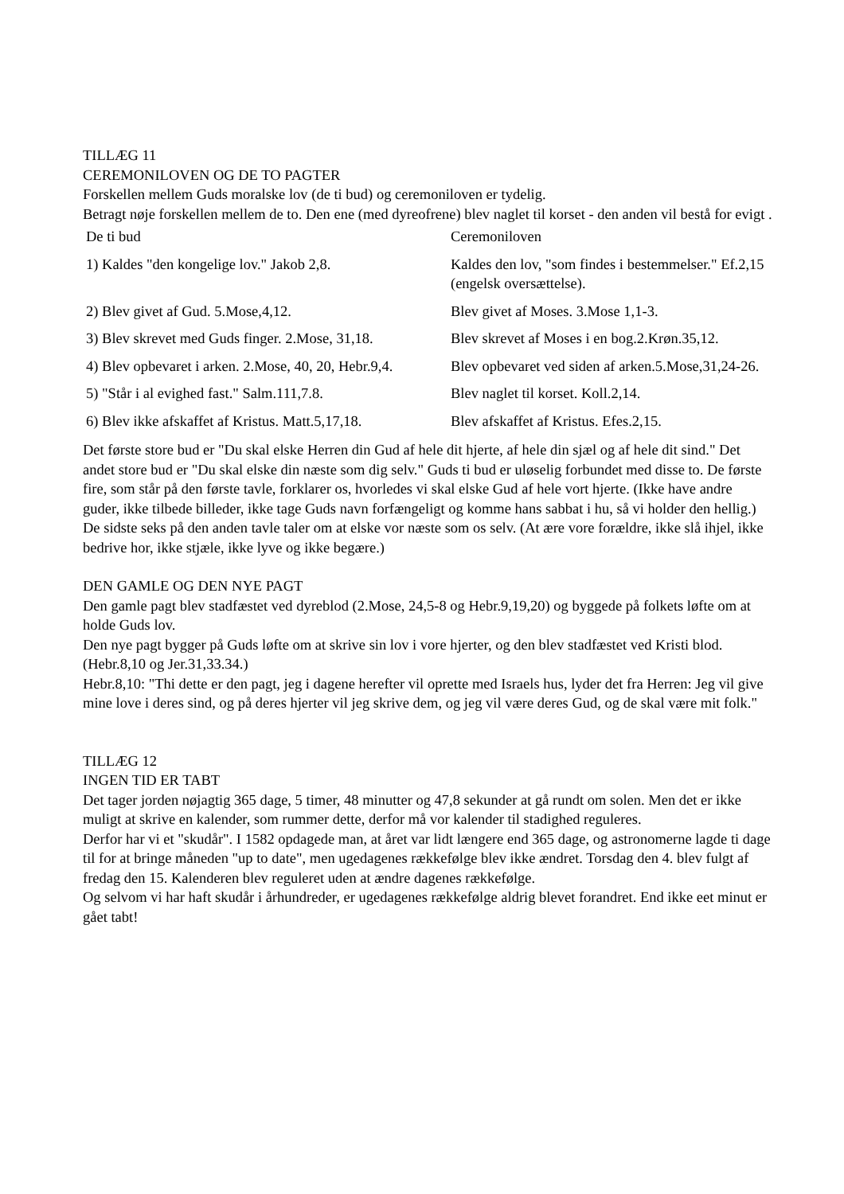TILLÆG 11
CEREMONILOVEN OG DE TO PAGTER
Forskellen mellem Guds moralske lov (de ti bud) og ceremoniloven er tydelig.
Betragt nøje forskellen mellem de to. Den ene (med dyreofrene) blev naglet til korset - den anden vil bestå for evigt .
| De ti bud | Ceremoniloven |
| 1) Kaldes "den kongelige lov." Jakob 2,8. | Kaldes den lov, "som findes i bestemmelser." Ef.2,15 (engelsk oversættelse). |
| 2) Blev givet af Gud. 5.Mose,4,12. | Blev givet af Moses. 3.Mose 1,1-3. |
| 3) Blev skrevet med Guds finger. 2.Mose, 31,18. | Blev skrevet af Moses i en bog.2.Krøn.35,12. |
| 4) Blev opbevaret i arken. 2.Mose, 40, 20, Hebr.9,4. | Blev opbevaret ved siden af arken.5.Mose,31,24-26. |
| 5) "Står i al evighed fast." Salm.111,7.8. | Blev naglet til korset. Koll.2,14. |
| 6) Blev ikke afskaffet af Kristus. Matt.5,17,18. | Blev afskaffet af Kristus. Efes.2,15. |
Det første store bud er "Du skal elske Herren din Gud af hele dit hjerte, af hele din sjæl og af hele dit sind." Det andet store bud er "Du skal elske din næste som dig selv." Guds ti bud er uløselig forbundet med disse to. De første fire, som står på den første tavle, forklarer os, hvorledes vi skal elske Gud af hele vort hjerte. (Ikke have andre guder, ikke tilbede billeder, ikke tage Guds navn forfængeligt og komme hans sabbat i hu, så vi holder den hellig.) De sidste seks på den anden tavle taler om at elske vor næste som os selv. (At ære vore forældre, ikke slå ihjel, ikke bedrive hor, ikke stjæle, ikke lyve og ikke begære.)
DEN GAMLE OG DEN NYE PAGT
Den gamle pagt blev stadfæstet ved dyreblod (2.Mose, 24,5-8 og Hebr.9,19,20) og byggede på folkets løfte om at holde Guds lov.
Den nye pagt bygger på Guds løfte om at skrive sin lov i vore hjerter, og den blev stadfæstet ved Kristi blod. (Hebr.8,10 og Jer.31,33.34.)
Hebr.8,10: "Thi dette er den pagt, jeg i dagene herefter vil oprette med Israels hus, lyder det fra Herren: Jeg vil give mine love i deres sind, og på deres hjerter vil jeg skrive dem, og jeg vil være deres Gud, og de skal være mit folk."
TILLÆG 12
INGEN TID ER TABT
Det tager jorden nøjagtig 365 dage, 5 timer, 48 minutter og 47,8 sekunder at gå rundt om solen. Men det er ikke muligt at skrive en kalender, som rummer dette, derfor må vor kalender til stadighed reguleres.
Derfor har vi et "skudår". I 1582 opdagede man, at året var lidt længere end 365 dage, og astronomerne lagde ti dage til for at bringe måneden "up to date", men ugedagenes rækkefølge blev ikke ændret. Torsdag den 4. blev fulgt af fredag den 15. Kalenderen blev reguleret uden at ændre dagenes rækkefølge.
Og selvom vi har haft skudår i århundreder, er ugedagenes rækkefølge aldrig blevet forandret. End ikke eet minut er gået tabt!